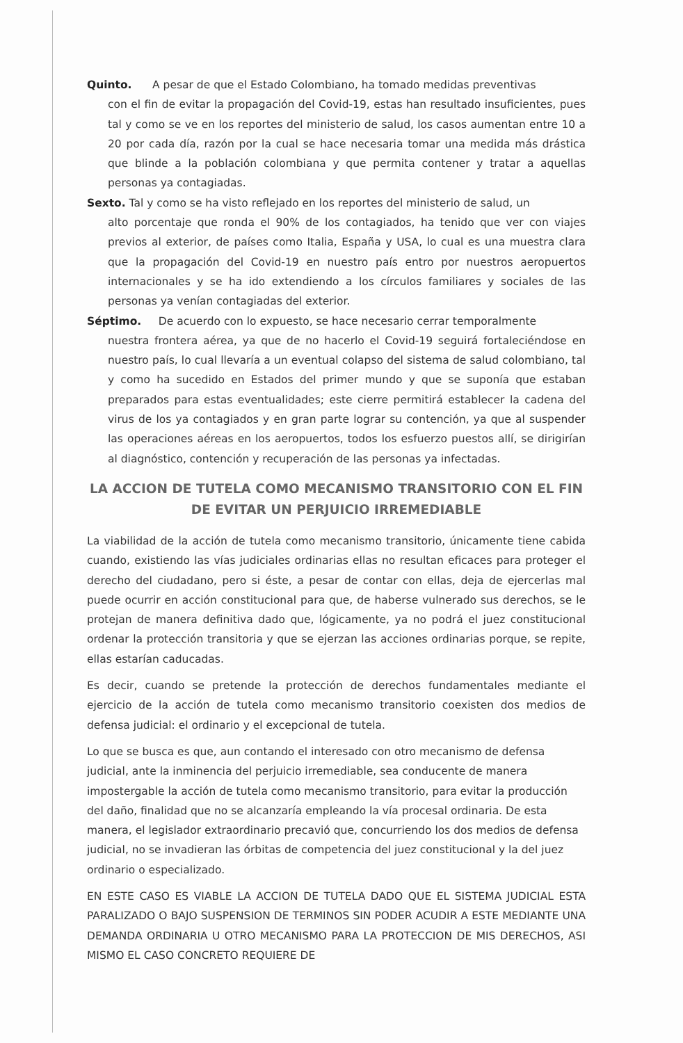Quinto. A pesar de que el Estado Colombiano, ha tomado medidas preventivas
con el fin de evitar la propagación del Covid-19, estas han resultado insuficientes, pues tal y como se ve en los reportes del ministerio de salud, los casos aumentan entre 10 a 20 por cada día, razón por la cual se hace necesaria tomar una medida más drástica que blinde a la población colombiana y que permita contener y tratar a aquellas personas ya contagiadas.
Sexto. Tal y como se ha visto reflejado en los reportes del ministerio de salud, un
alto porcentaje que ronda el 90% de los contagiados, ha tenido que ver con viajes previos al exterior, de países como Italia, España y USA, lo cual es una muestra clara que la propagación del Covid-19 en nuestro país entro por nuestros aeropuertos internacionales y se ha ido extendiendo a los círculos familiares y sociales de las personas ya venían contagiadas del exterior.
Séptimo. De acuerdo con lo expuesto, se hace necesario cerrar temporalmente
nuestra frontera aérea, ya que de no hacerlo el Covid-19 seguirá fortaleciéndose en nuestro país, lo cual llevaría a un eventual colapso del sistema de salud colombiano, tal y como ha sucedido en Estados del primer mundo y que se suponía que estaban preparados para estas eventualidades; este cierre permitirá establecer la cadena del virus de los ya contagiados y en gran parte lograr su contención, ya que al suspender las operaciones aéreas en los aeropuertos, todos los esfuerzo puestos allí, se dirigirían al diagnóstico, contención y recuperación de las personas ya infectadas.
LA ACCION DE TUTELA COMO MECANISMO TRANSITORIO CON EL FIN DE EVITAR UN PERJUICIO IRREMEDIABLE
La viabilidad de la acción de tutela como mecanismo transitorio, únicamente tiene cabida cuando, existiendo las vías judiciales ordinarias ellas no resultan eficaces para proteger el derecho del ciudadano, pero si éste, a pesar de contar con ellas, deja de ejercerlas mal puede ocurrir en acción constitucional para que, de haberse vulnerado sus derechos, se le protejan de manera definitiva dado que, lógicamente, ya no podrá el juez constitucional ordenar la protección transitoria y que se ejerzan las acciones ordinarias porque, se repite, ellas estarían caducadas.
Es decir, cuando se pretende la protección de derechos fundamentales mediante el ejercicio de la acción de tutela como mecanismo transitorio coexisten dos medios de defensa judicial: el ordinario y el excepcional de tutela.
Lo que se busca es que, aun contando el interesado con otro mecanismo de defensa judicial, ante la inminencia del perjuicio irremediable, sea conducente de manera impostergable la acción de tutela como mecanismo transitorio, para evitar la producción del daño, finalidad que no se alcanzaría empleando la vía procesal ordinaria. De esta manera, el legislador extraordinario precavió que, concurriendo los dos medios de defensa judicial, no se invadieran las órbitas de competencia del juez constitucional y la del juez ordinario o especializado.
EN ESTE CASO ES VIABLE LA ACCION DE TUTELA DADO QUE EL SISTEMA JUDICIAL ESTA PARALIZADO O BAJO SUSPENSION DE TERMINOS SIN PODER ACUDIR A ESTE MEDIANTE UNA DEMANDA ORDINARIA U OTRO MECANISMO PARA LA PROTECCION DE MIS DERECHOS, ASI MISMO EL CASO CONCRETO REQUIERE DE